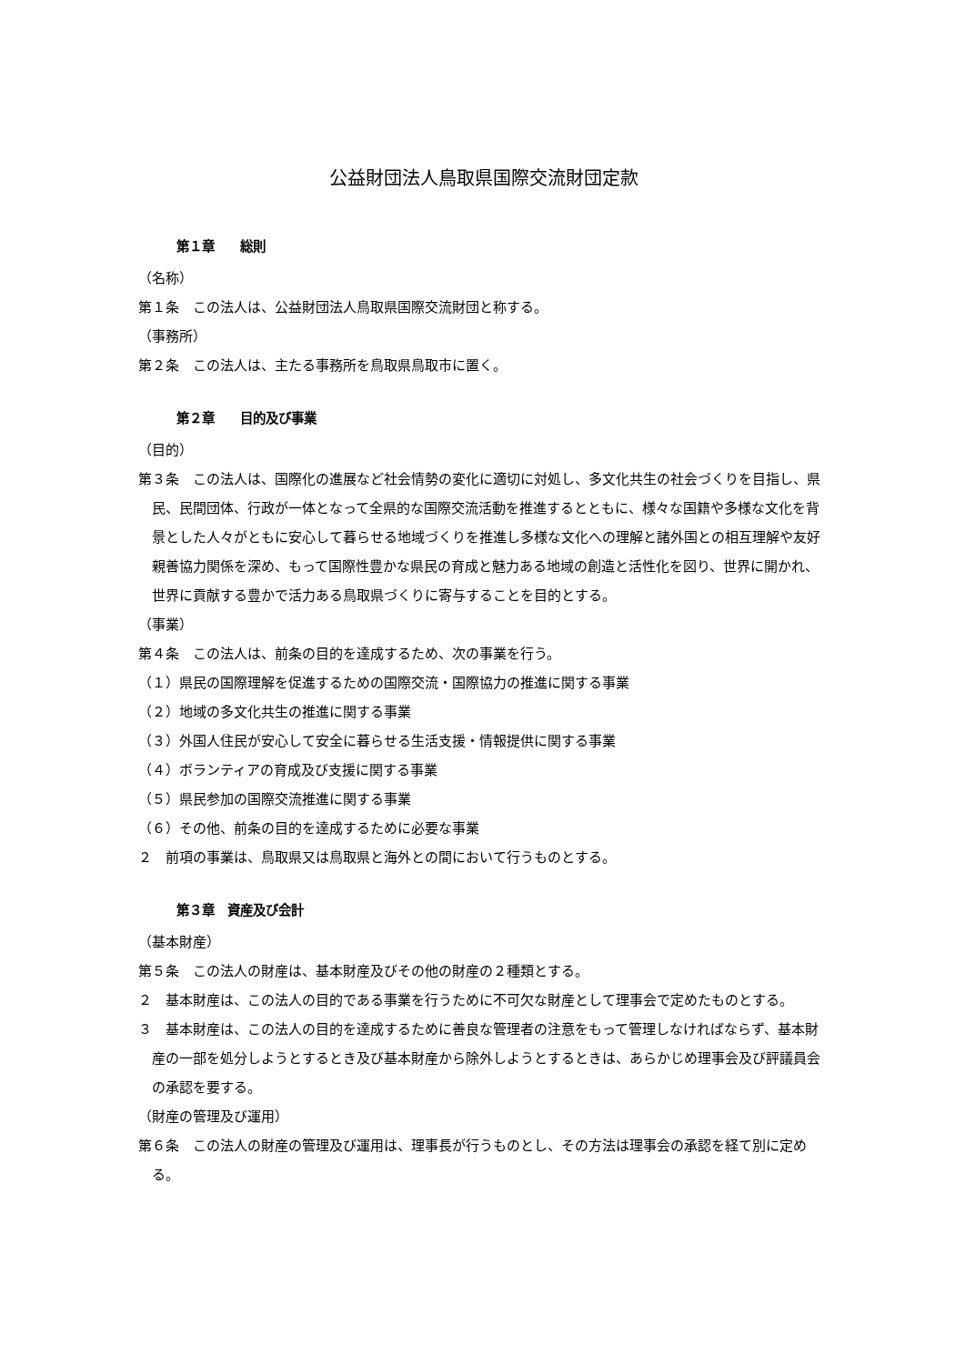公益財団法人鳥取県国際交流財団定款
第１章　　総則
（名称）
第１条　この法人は、公益財団法人鳥取県国際交流財団と称する。
（事務所）
第２条　この法人は、主たる事務所を鳥取県鳥取市に置く。
第２章　　目的及び事業
（目的）
第３条　この法人は、国際化の進展など社会情勢の変化に適切に対処し、多文化共生の社会づくりを目指し、県民、民間団体、行政が一体となって全県的な国際交流活動を推進するとともに、様々な国籍や多様な文化を背景とした人々がともに安心して暮らせる地域づくりを推進し多様な文化への理解と諸外国との相互理解や友好親善協力関係を深め、もって国際性豊かな県民の育成と魅力ある地域の創造と活性化を図り、世界に開かれ、世界に貢献する豊かで活力ある鳥取県づくりに寄与することを目的とする。
（事業）
第４条　この法人は、前条の目的を達成するため、次の事業を行う。
（１）県民の国際理解を促進するための国際交流・国際協力の推進に関する事業
（２）地域の多文化共生の推進に関する事業
（３）外国人住民が安心して安全に暮らせる生活支援・情報提供に関する事業
（４）ボランティアの育成及び支援に関する事業
（５）県民参加の国際交流推進に関する事業
（６）その他、前条の目的を達成するために必要な事業
２　前項の事業は、鳥取県又は鳥取県と海外との間において行うものとする。
第３章　資産及び会計
（基本財産）
第５条　この法人の財産は、基本財産及びその他の財産の２種類とする。
２　基本財産は、この法人の目的である事業を行うために不可欠な財産として理事会で定めたものとする。
３　基本財産は、この法人の目的を達成するために善良な管理者の注意をもって管理しなければならず、基本財産の一部を処分しようとするとき及び基本財産から除外しようとするときは、あらかじめ理事会及び評議員会の承認を要する。
（財産の管理及び運用）
第６条　この法人の財産の管理及び運用は、理事長が行うものとし、その方法は理事会の承認を経て別に定める。